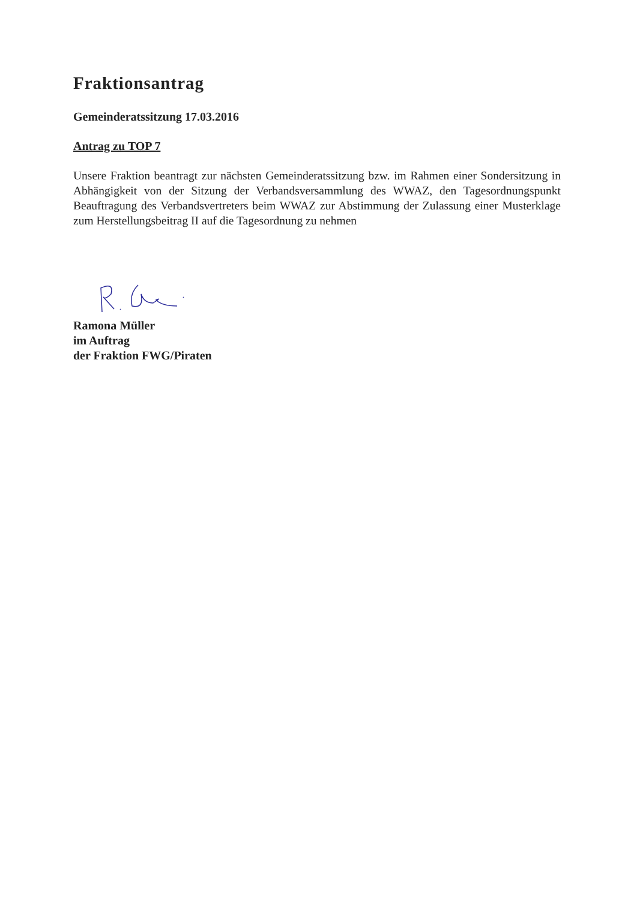Fraktionsantrag
Gemeinderatssitzung 17.03.2016
Antrag zu TOP 7
Unsere Fraktion beantragt zur nächsten Gemeinderatssitzung bzw. im Rahmen einer Sondersitzung in Abhängigkeit von der Sitzung der Verbandsversammlung des WWAZ, den Tagesordnungspunkt Beauftragung des Verbandsvertreters beim WWAZ zur Abstimmung der Zulassung einer Musterklage zum Herstellungsbeitrag II auf die Tagesordnung zu nehmen
Ramona Müller
im Auftrag
der Fraktion FWG/Piraten